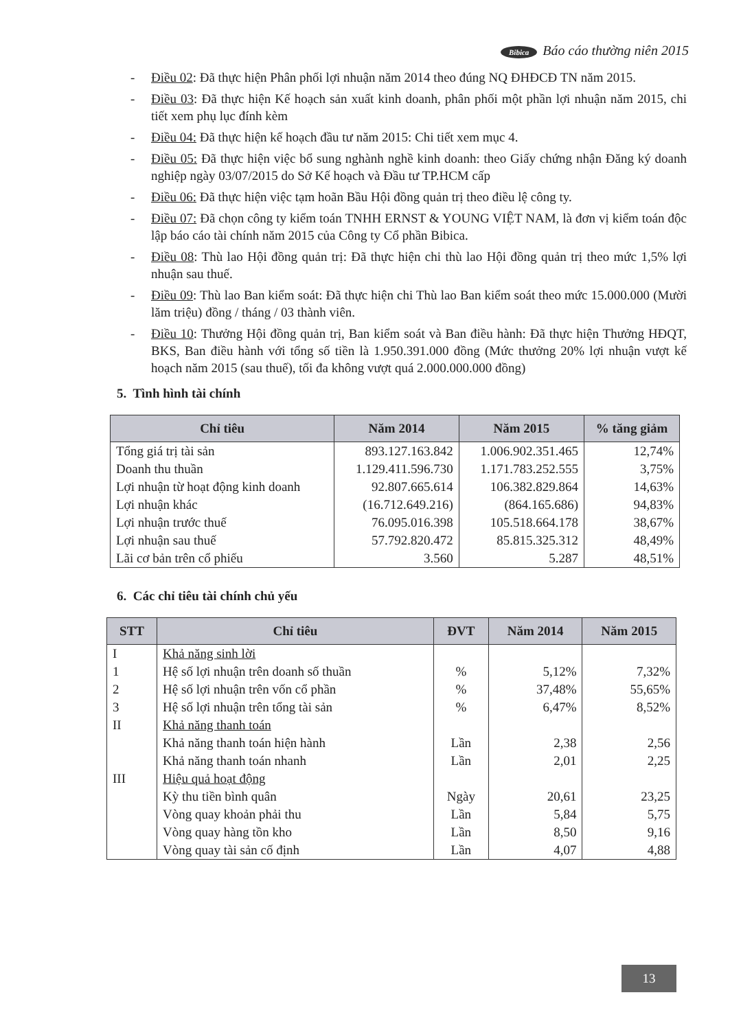Bibica Báo cáo thường niên 2015
- Điều 02: Đã thực hiện Phân phối lợi nhuận năm 2014 theo đúng NQ ĐHĐCĐ TN năm 2015.
- Điều 03: Đã thực hiện Kế hoạch sản xuất kinh doanh, phân phối một phần lợi nhuận năm 2015, chi tiết xem phụ lục đính kèm
- Điều 04: Đã thực hiện kế hoạch đầu tư năm 2015: Chi tiết xem mục 4.
- Điều 05: Đã thực hiện việc bổ sung nghành nghề kinh doanh: theo Giấy chứng nhận Đăng ký doanh nghiệp ngày 03/07/2015 do Sở Kế hoạch và Đầu tư TP.HCM cấp
- Điều 06: Đã thực hiện việc tạm hoãn Bầu Hội đồng quản trị theo điều lệ công ty.
- Điều 07: Đã chọn công ty kiểm toán TNHH ERNST & YOUNG VIỆT NAM, là đơn vị kiểm toán độc lập báo cáo tài chính năm 2015 của Công ty Cổ phần Bibica.
- Điều 08: Thù lao Hội đồng quản trị: Đã thực hiện chi thù lao Hội đồng quản trị theo mức 1,5% lợi nhuận sau thuế.
- Điều 09: Thù lao Ban kiểm soát: Đã thực hiện chi Thù lao Ban kiểm soát theo mức 15.000.000 (Mười lăm triệu) đồng / tháng / 03 thành viên.
- Điều 10: Thưởng Hội đồng quản trị, Ban kiểm soát và Ban điều hành: Đã thực hiện Thưởng HĐQT, BKS, Ban điều hành với tổng số tiền là 1.950.391.000 đồng (Mức thưởng 20% lợi nhuận vượt kế hoạch năm 2015 (sau thuế), tối đa không vượt quá 2.000.000.000 đồng)
5. Tình hình tài chính
| Chỉ tiêu | Năm 2014 | Năm 2015 | % tăng giảm |
| --- | --- | --- | --- |
| Tổng giá trị tài sản | 893.127.163.842 | 1.006.902.351.465 | 12,74% |
| Doanh thu thuần | 1.129.411.596.730 | 1.171.783.252.555 | 3,75% |
| Lợi nhuận từ hoạt động kinh doanh | 92.807.665.614 | 106.382.829.864 | 14,63% |
| Lợi nhuận khác | (16.712.649.216) | (864.165.686) | 94,83% |
| Lợi nhuận trước thuế | 76.095.016.398 | 105.518.664.178 | 38,67% |
| Lợi nhuận sau thuế | 57.792.820.472 | 85.815.325.312 | 48,49% |
| Lãi cơ bản trên cổ phiếu | 3.560 | 5.287 | 48,51% |
6. Các chỉ tiêu tài chính chủ yếu
| STT | Chỉ tiêu | ĐVT | Năm 2014 | Năm 2015 |
| --- | --- | --- | --- | --- |
| I | Khả năng sinh lời | | | |
| 1 | Hệ số lợi nhuận trên doanh số thuần | % | 5,12% | 7,32% |
| 2 | Hệ số lợi nhuận trên vốn cổ phần | % | 37,48% | 55,65% |
| 3 | Hệ số lợi nhuận trên tổng tài sản | % | 6,47% | 8,52% |
| II | Khả năng thanh toán | | | |
| | Khả năng thanh toán hiện hành | Lần | 2,38 | 2,56 |
| | Khả năng thanh toán nhanh | Lần | 2,01 | 2,25 |
| III | Hiệu quả hoạt động | | | |
| | Kỳ thu tiền bình quân | Ngày | 20,61 | 23,25 |
| | Vòng quay khoản phải thu | Lần | 5,84 | 5,75 |
| | Vòng quay hàng tồn kho | Lần | 8,50 | 9,16 |
| | Vòng quay tài sản cố định | Lần | 4,07 | 4,88 |
13